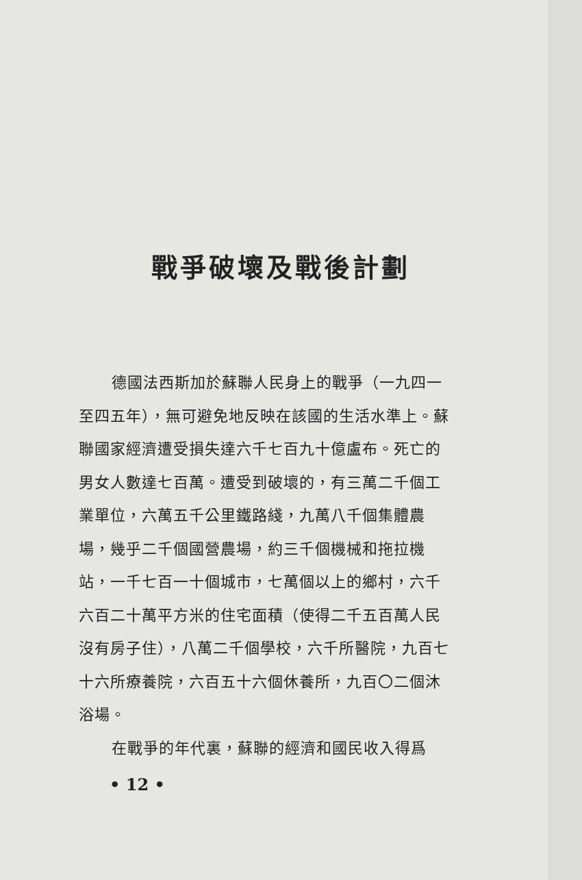戰爭破壞及戰後計劃
德國法西斯加於蘇聯人民身上的戰爭（一九四一至四五年），無可避免地反映在該國的生活水準上。蘇聯國家經濟遭受損失達六千七百九十億盧布。死亡的男女人數達七百萬。遭受到破壞的，有三萬二千個工業單位，六萬五千公里鐵路綫，九萬八千個集體農場，幾乎二千個國營農場，約三千個機械和拖拉機站，一千七百一十個城市，七萬個以上的鄉村，六千六百二十萬平方米的住宅面積（使得二千五百萬人民沒有房子住），八萬二千個學校，六千所醫院，九百七十六所療養院，六百五十六個休養所，九百〇二個沐浴場。
在戰爭的年代裏，蘇聯的經濟和國民收入得爲
• 12 •